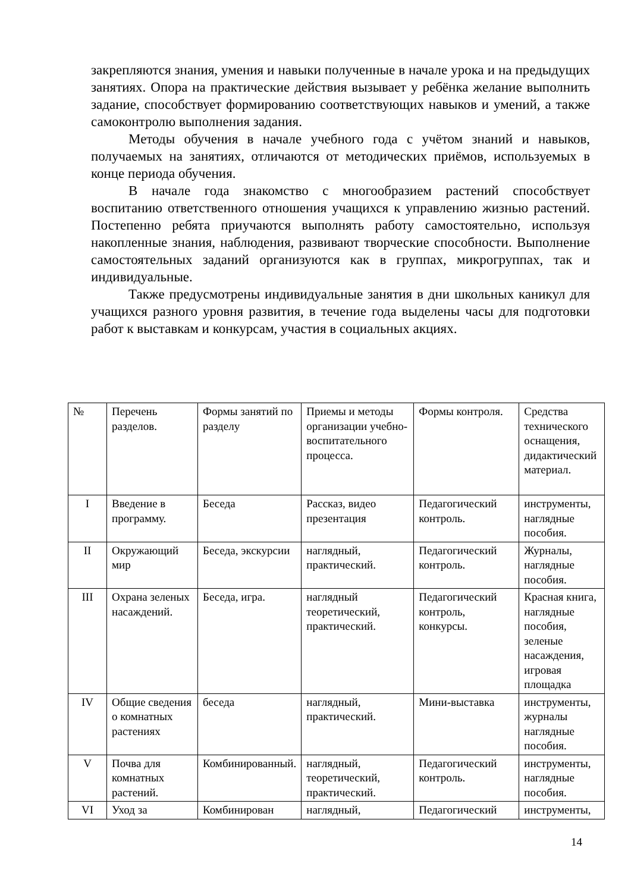закрепляются знания, умения и навыки полученные в начале урока и на предыдущих занятиях. Опора на практические действия вызывает у ребёнка желание выполнить задание, способствует формированию соответствующих навыков и умений, а также самоконтролю выполнения задания.
Методы обучения в начале учебного года с учётом знаний и навыков, получаемых на занятиях, отличаются от методических приёмов, используемых в конце периода обучения.
В начале года знакомство с многообразием растений способствует воспитанию ответственного отношения учащихся к управлению жизнью растений. Постепенно ребята приучаются выполнять работу самостоятельно, используя накопленные знания, наблюдения, развивают творческие способности. Выполнение самостоятельных заданий организуются как в группах, микрогруппах, так и индивидуальные.
Также предусмотрены индивидуальные занятия в дни школьных каникул для учащихся разного уровня развития, в течение года выделены часы для подготовки работ к выставкам и конкурсам, участия в социальных акциях.
| № | Перечень разделов. | Формы занятий по разделу | Приемы и методы организации учебно-воспитательного процесса. | Формы контроля. | Средства технического оснащения, дидактический материал. |
| --- | --- | --- | --- | --- | --- |
| I | Введение в программу. | Беседа | Рассказ, видео презентация | Педагогический контроль. | инструменты, наглядные пособия. |
| II | Окружающий мир | Беседа, экскурсии | наглядный, практический. | Педагогический контроль. | Журналы, наглядные пособия. |
| III | Охрана зеленых насаждений. | Беседа, игра. | наглядный теоретический, практический. | Педагогический контроль, конкурсы. | Красная книга, наглядные пособия, зеленые насаждения, игровая площадка |
| IV | Общие сведения о комнатных растениях | беседа | наглядный, практический. | Мини-выставка | инструменты, журналы наглядные пособия. |
| V | Почва для комнатных растений. | Комбинированный. | наглядный, теоретический, практический. | Педагогический контроль. | инструменты, наглядные пособия. |
| VI | Уход за | Комбинирован | наглядный, | Педагогический | инструменты, |
14